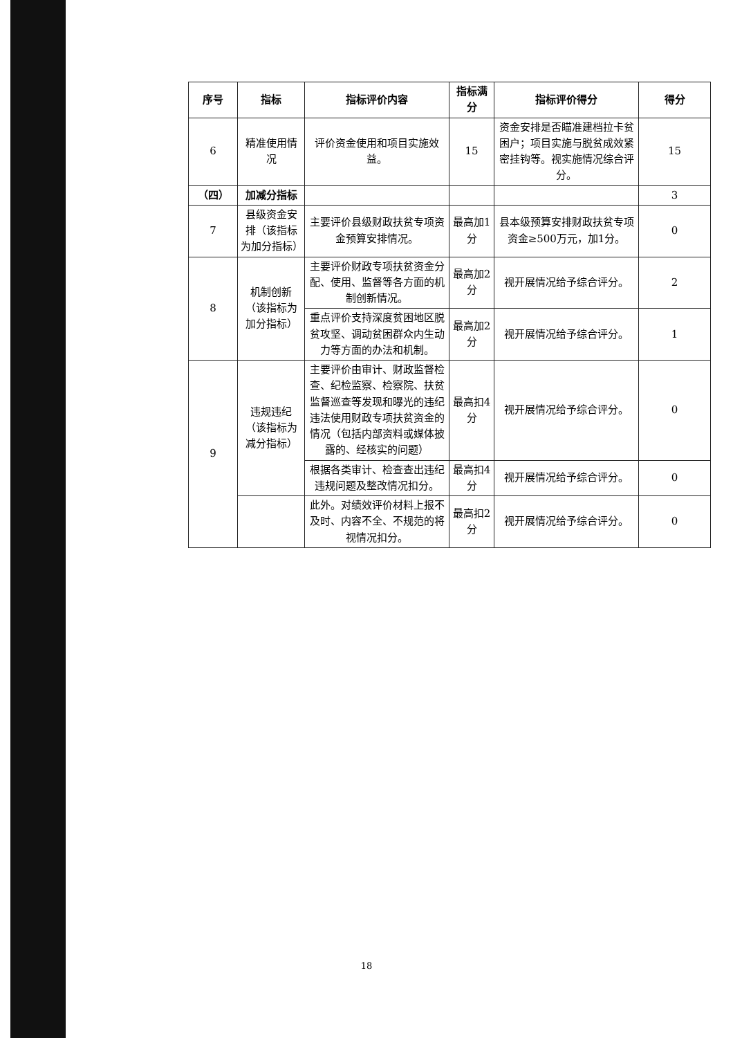| 序号 | 指标 | 指标评价内容 | 指标满分 | 指标评价得分 | 得分 |
| --- | --- | --- | --- | --- | --- |
| 6 | 精准使用情况 | 评价资金使用和项目实施效益。 | 15 | 资金安排是否瞄准建档拉卡贫困户；项目实施与脱贫成效紧密挂钩等。视实施情况综合评分。 | 15 |
| （四） | 加减分指标 | | | | 3 |
| 7 | 县级资金安排（该指标为加分指标） | 主要评价县级财政扶贫专项资金预算安排情况。 | 最高加1分 | 县本级预算安排财政扶贫专项资金≥500万元，加1分。 | 0 |
| 8 | 机制创新（该指标为加分指标） | 主要评价财政专项扶贫资金分配、使用、监督等各方面的机制创新情况。 | 最高加2分 | 视开展情况给予综合评分。 | 2 |
| | | 重点评价支持深度贫困地区脱贫攻坚、调动贫困群众内生动力等方面的办法和机制。 | 最高加2分 | 视开展情况给予综合评分。 | 1 |
| 9 | 违规违纪（该指标为减分指标） | 主要评价由审计、财政监督检查、纪检监察、检察院、扶贫监督巡查等发现和曝光的违纪违法使用财政专项扶贫资金的情况（包括内部资料或媒体披露的、经核实的问题） | 最高扣4分 | 视开展情况给予综合评分。 | 0 |
| | | 根据各类审计、检查查出违纪违规问题及整改情况扣分。 | 最高扣4分 | 视开展情况给予综合评分。 | 0 |
| | | 此外。对绩效评价材料上报不及时、内容不全、不规范的将视情况扣分。 | 最高扣2分 | 视开展情况给予综合评分。 | 0 |
18